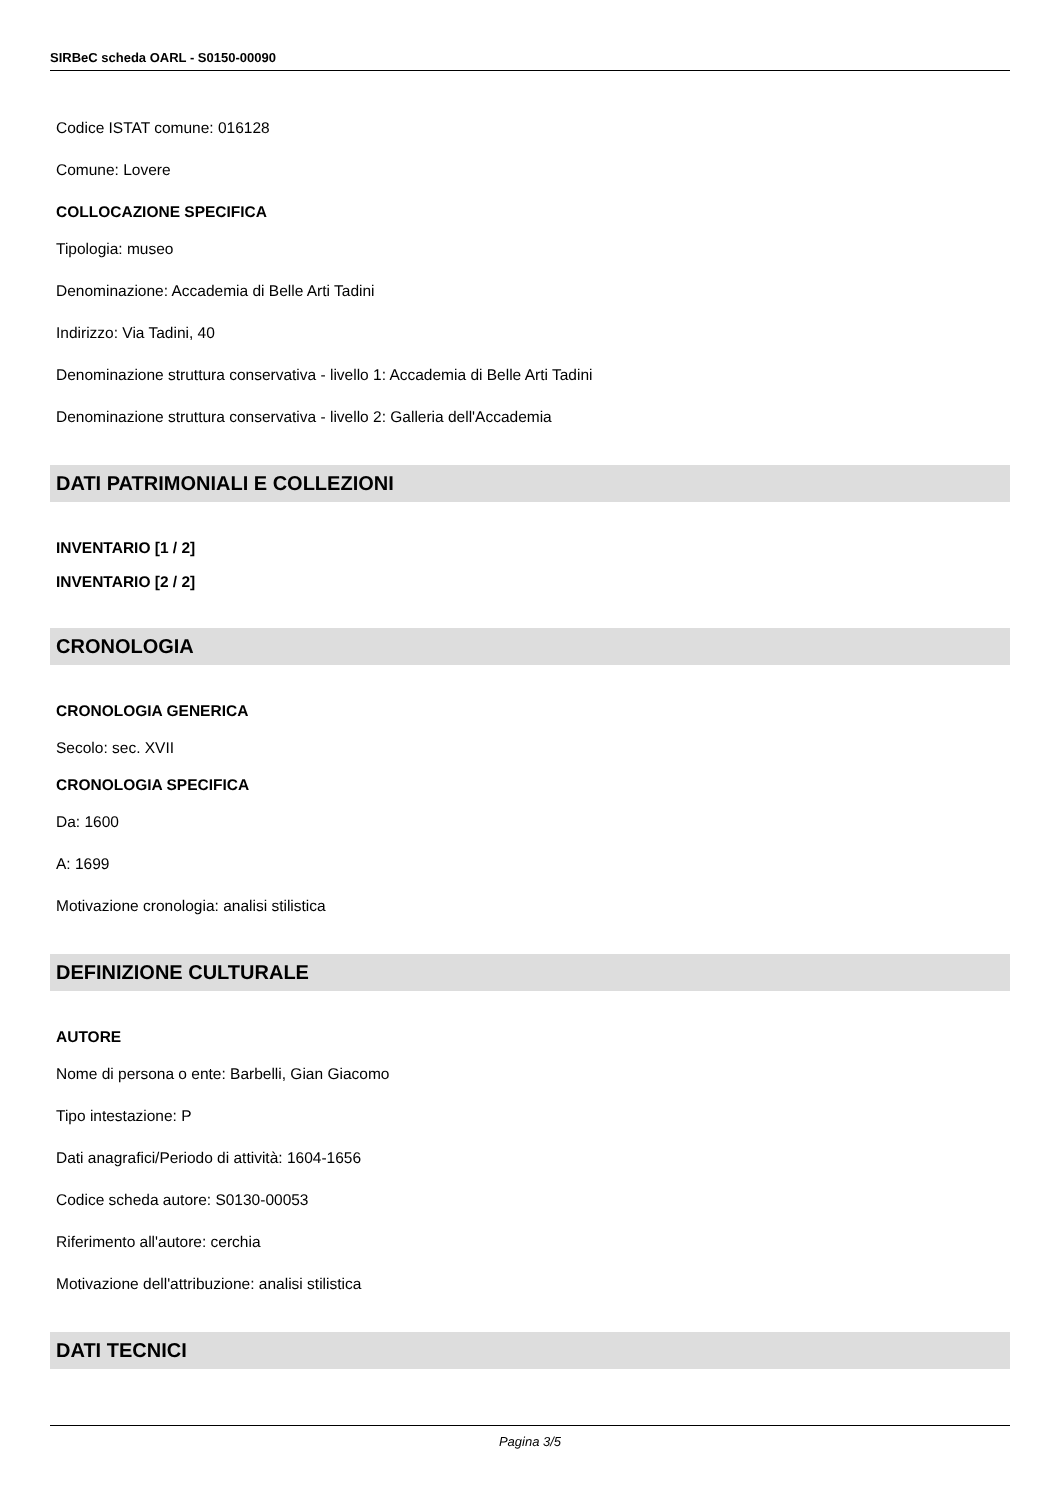SIRBeC scheda OARL - S0150-00090
Codice ISTAT comune: 016128
Comune: Lovere
COLLOCAZIONE SPECIFICA
Tipologia: museo
Denominazione: Accademia di Belle Arti Tadini
Indirizzo: Via Tadini, 40
Denominazione struttura conservativa - livello 1: Accademia di Belle Arti Tadini
Denominazione struttura conservativa - livello 2: Galleria dell'Accademia
DATI PATRIMONIALI E COLLEZIONI
INVENTARIO [1 / 2]
INVENTARIO [2 / 2]
CRONOLOGIA
CRONOLOGIA GENERICA
Secolo: sec. XVII
CRONOLOGIA SPECIFICA
Da: 1600
A: 1699
Motivazione cronologia: analisi stilistica
DEFINIZIONE CULTURALE
AUTORE
Nome di persona o ente: Barbelli, Gian Giacomo
Tipo intestazione: P
Dati anagrafici/Periodo di attività: 1604-1656
Codice scheda autore: S0130-00053
Riferimento all'autore: cerchia
Motivazione dell'attribuzione: analisi stilistica
DATI TECNICI
Pagina 3/5